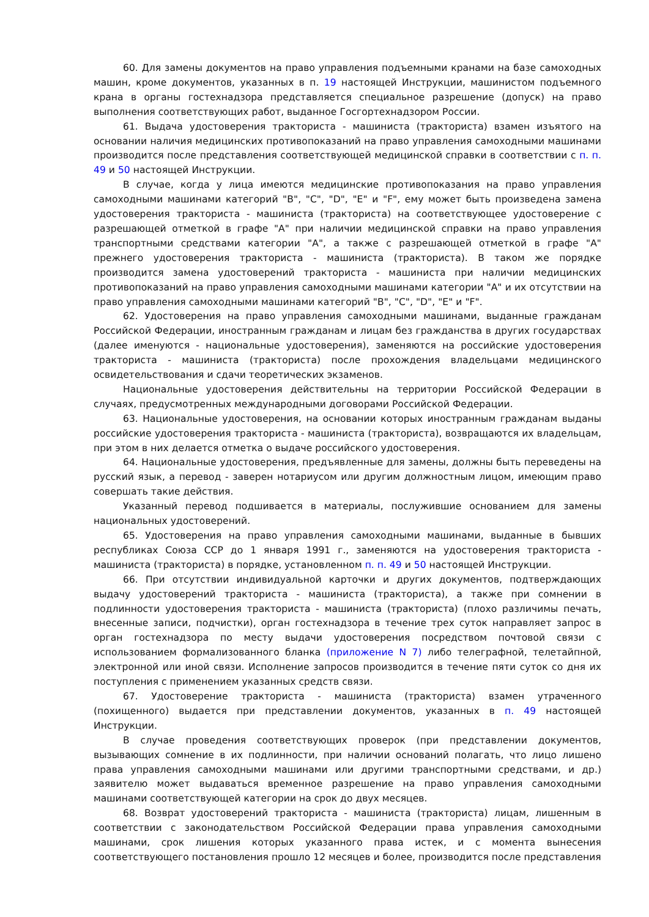60. Для замены документов на право управления подъемными кранами на базе самоходных машин, кроме документов, указанных в п. 19 настоящей Инструкции, машинистом подъемного крана в органы гостехнадзора представляется специальное разрешение (допуск) на право выполнения соответствующих работ, выданное Госгортехнадзором России.
61. Выдача удостоверения тракториста - машиниста (тракториста) взамен изъятого на основании наличия медицинских противопоказаний на право управления самоходными машинами производится после представления соответствующей медицинской справки в соответствии с п. п. 49 и 50 настоящей Инструкции.
В случае, когда у лица имеются медицинские противопоказания на право управления самоходными машинами категорий "B", "C", "D", "E" и "F", ему может быть произведена замена удостоверения тракториста - машиниста (тракториста) на соответствующее удостоверение с разрешающей отметкой в графе "A" при наличии медицинской справки на право управления транспортными средствами категории "A", а также с разрешающей отметкой в графе "A" прежнего удостоверения тракториста - машиниста (тракториста). В таком же порядке производится замена удостоверений тракториста - машиниста при наличии медицинских противопоказаний на право управления самоходными машинами категории "A" и их отсутствии на право управления самоходными машинами категорий "B", "C", "D", "E" и "F".
62. Удостоверения на право управления самоходными машинами, выданные гражданам Российской Федерации, иностранным гражданам и лицам без гражданства в других государствах (далее именуются - национальные удостоверения), заменяются на российские удостоверения тракториста - машиниста (тракториста) после прохождения владельцами медицинского освидетельствования и сдачи теоретических экзаменов.
Национальные удостоверения действительны на территории Российской Федерации в случаях, предусмотренных международными договорами Российской Федерации.
63. Национальные удостоверения, на основании которых иностранным гражданам выданы российские удостоверения тракториста - машиниста (тракториста), возвращаются их владельцам, при этом в них делается отметка о выдаче российского удостоверения.
64. Национальные удостоверения, предъявленные для замены, должны быть переведены на русский язык, а перевод - заверен нотариусом или другим должностным лицом, имеющим право совершать такие действия.
Указанный перевод подшивается в материалы, послужившие основанием для замены национальных удостоверений.
65. Удостоверения на право управления самоходными машинами, выданные в бывших республиках Союза ССР до 1 января 1991 г., заменяются на удостоверения тракториста - машиниста (тракториста) в порядке, установленном п. п. 49 и 50 настоящей Инструкции.
66. При отсутствии индивидуальной карточки и других документов, подтверждающих выдачу удостоверений тракториста - машиниста (тракториста), а также при сомнении в подлинности удостоверения тракториста - машиниста (тракториста) (плохо различимы печать, внесенные записи, подчистки), орган гостехнадзора в течение трех суток направляет запрос в орган гостехнадзора по месту выдачи удостоверения посредством почтовой связи с использованием формализованного бланка (приложение N 7) либо телеграфной, телетайпной, электронной или иной связи. Исполнение запросов производится в течение пяти суток со дня их поступления с применением указанных средств связи.
67. Удостоверение тракториста - машиниста (тракториста) взамен утраченного (похищенного) выдается при представлении документов, указанных в п. 49 настоящей Инструкции.
В случае проведения соответствующих проверок (при представлении документов, вызывающих сомнение в их подлинности, при наличии оснований полагать, что лицо лишено права управления самоходными машинами или другими транспортными средствами, и др.) заявителю может выдаваться временное разрешение на право управления самоходными машинами соответствующей категории на срок до двух месяцев.
68. Возврат удостоверений тракториста - машиниста (тракториста) лицам, лишенным в соответствии с законодательством Российской Федерации права управления самоходными машинами, срок лишения которых указанного права истек, и с момента вынесения соответствующего постановления прошло 12 месяцев и более, производится после представления